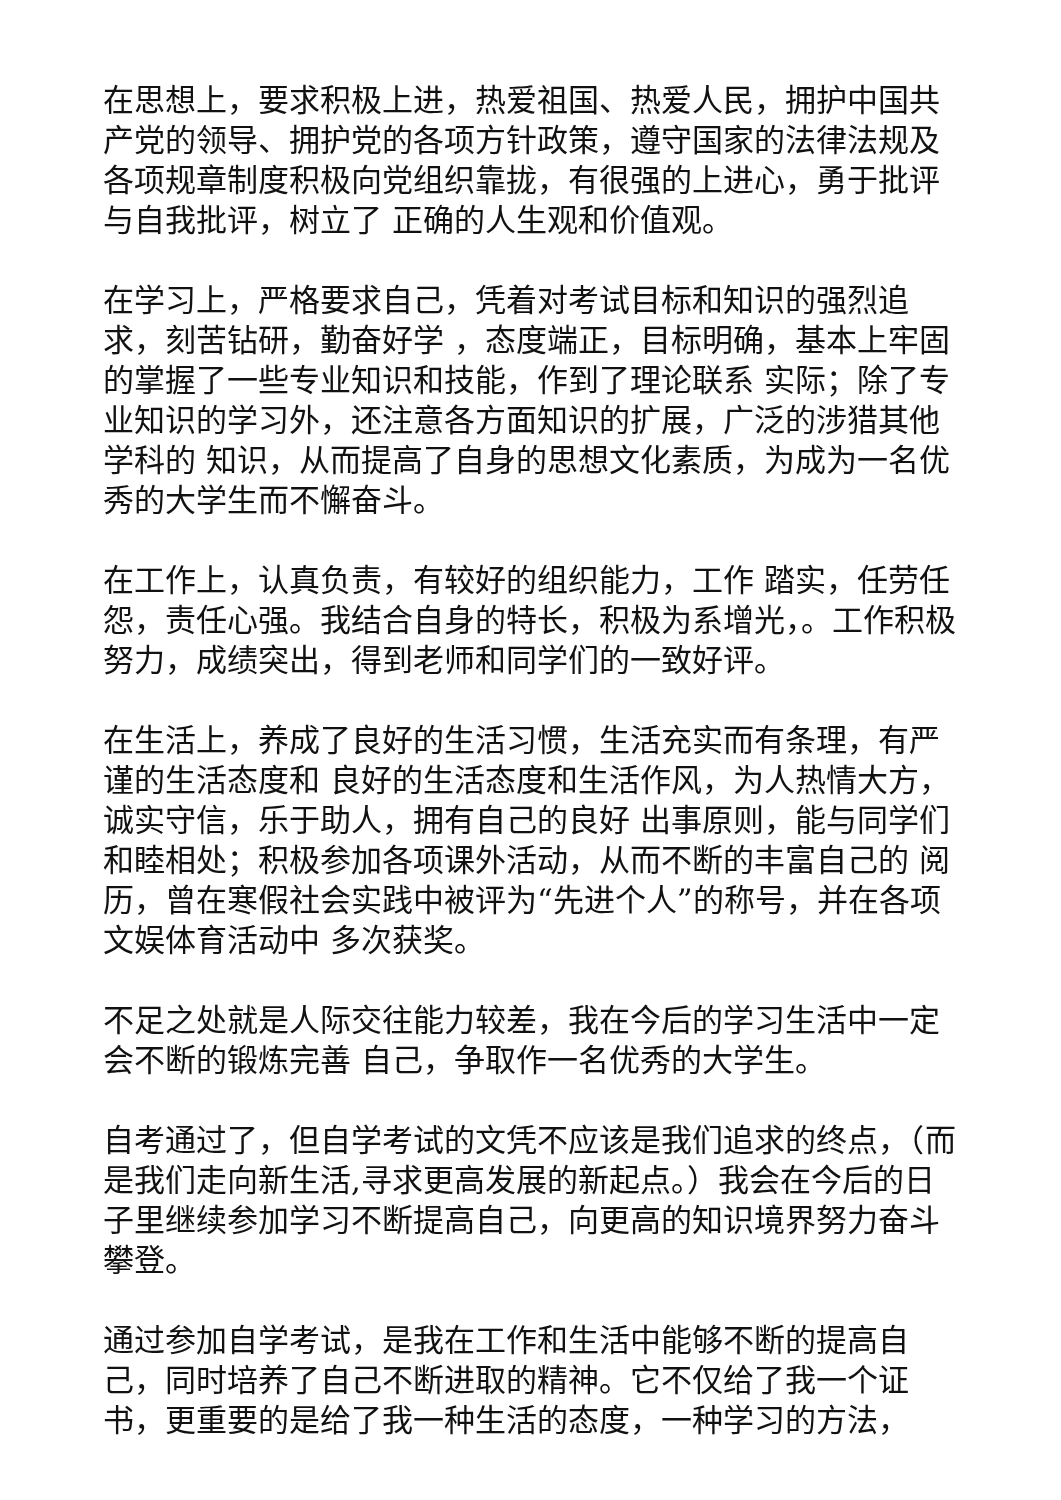在思想上，要求积极上进，热爱祖国、热爱人民，拥护中国共产党的领导、拥护党的各项方针政策，遵守国家的法律法规及各项规章制度积极向党组织靠拢，有很强的上进心，勇于批评与自我批评，树立了 正确的人生观和价值观。
在学习上，严格要求自己，凭着对考试目标和知识的强烈追求，刻苦钻研，勤奋好学 ，态度端正，目标明确，基本上牢固的掌握了一些专业知识和技能，作到了理论联系 实际；除了专业知识的学习外，还注意各方面知识的扩展，广泛的涉猎其他学科的 知识，从而提高了自身的思想文化素质，为成为一名优秀的大学生而不懈奋斗。
在工作上，认真负责，有较好的组织能力，工作 踏实，任劳任怨，责任心强。我结合自身的特长，积极为系增光，。工作积极努力，成绩突出，得到老师和同学们的一致好评。
在生活上，养成了良好的生活习惯，生活充实而有条理，有严谨的生活态度和 良好的生活态度和生活作风，为人热情大方，诚实守信，乐于助人，拥有自己的良好 出事原则，能与同学们和睦相处；积极参加各项课外活动，从而不断的丰富自己的 阅历，曾在寒假社会实践中被评为“先进个人”的称号，并在各项文娱体育活动中 多次获奖。
不足之处就是人际交往能力较差，我在今后的学习生活中一定会不断的锻炼完善 自己，争取作一名优秀的大学生。
自考通过了，但自学考试的文凭不应该是我们追求的终点，（而是我们走向新生活,寻求更高发展的新起点。）我会在今后的日子里继续参加学习不断提高自己，向更高的知识境界努力奋斗攀登。
通过参加自学考试，是我在工作和生活中能够不断的提高自己，同时培养了自己不断进取的精神。它不仅给了我一个证书，更重要的是给了我一种生活的态度，一种学习的方法，